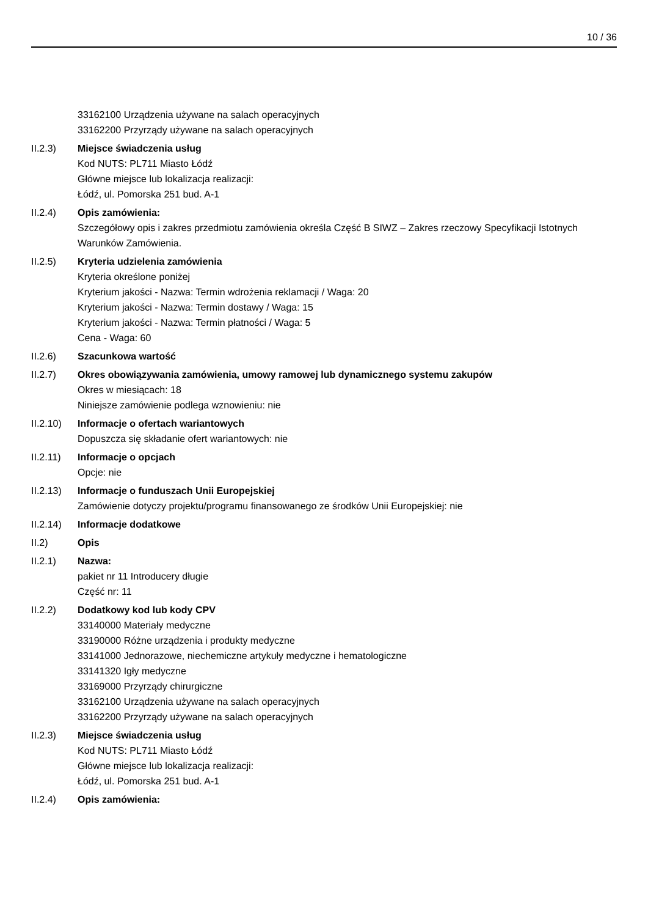10 / 36
33162100 Urządzenia używane na salach operacyjnych
33162200 Przyrządy używane na salach operacyjnych
II.2.3) Miejsce świadczenia usług
Kod NUTS: PL711 Miasto Łódź
Główne miejsce lub lokalizacja realizacji:
Łódź, ul. Pomorska 251 bud. A-1
II.2.4) Opis zamówienia:
Szczegółowy opis i zakres przedmiotu zamówienia określa Część B SIWZ – Zakres rzeczowy Specyfikacji Istotnych Warunków Zamówienia.
II.2.5) Kryteria udzielenia zamówienia
Kryteria określone poniżej
Kryterium jakości - Nazwa: Termin wdrożenia reklamacji / Waga: 20
Kryterium jakości - Nazwa: Termin dostawy / Waga: 15
Kryterium jakości - Nazwa: Termin płatności / Waga: 5
Cena - Waga: 60
II.2.6) Szacunkowa wartość
II.2.7) Okres obowiązywania zamówienia, umowy ramowej lub dynamicznego systemu zakupów
Okres w miesiącach: 18
Niniejsze zamówienie podlega wznowieniu: nie
II.2.10)
Informacje o ofertach wariantowych
Dopuszcza się składanie ofert wariantowych: nie
II.2.11)
Informacje o opcjach
Opcje: nie
II.2.13)
Informacje o funduszach Unii Europejskiej
Zamówienie dotyczy projektu/programu finansowanego ze środków Unii Europejskiej: nie
II.2.14)
Informacje dodatkowe
II.2) Opis
II.2.1) Nazwa:
pakiet nr 11 Introducery długie
Część nr: 11
II.2.2) Dodatkowy kod lub kody CPV
33140000 Materiały medyczne
33190000 Różne urządzenia i produkty medyczne
33141000 Jednorazowe, niechemiczne artykuły medyczne i hematologiczne
33141320 Igły medyczne
33169000 Przyrządy chirurgiczne
33162100 Urządzenia używane na salach operacyjnych
33162200 Przyrządy używane na salach operacyjnych
II.2.3) Miejsce świadczenia usług
Kod NUTS: PL711 Miasto Łódź
Główne miejsce lub lokalizacja realizacji:
Łódź, ul. Pomorska 251 bud. A-1
II.2.4) Opis zamówienia: